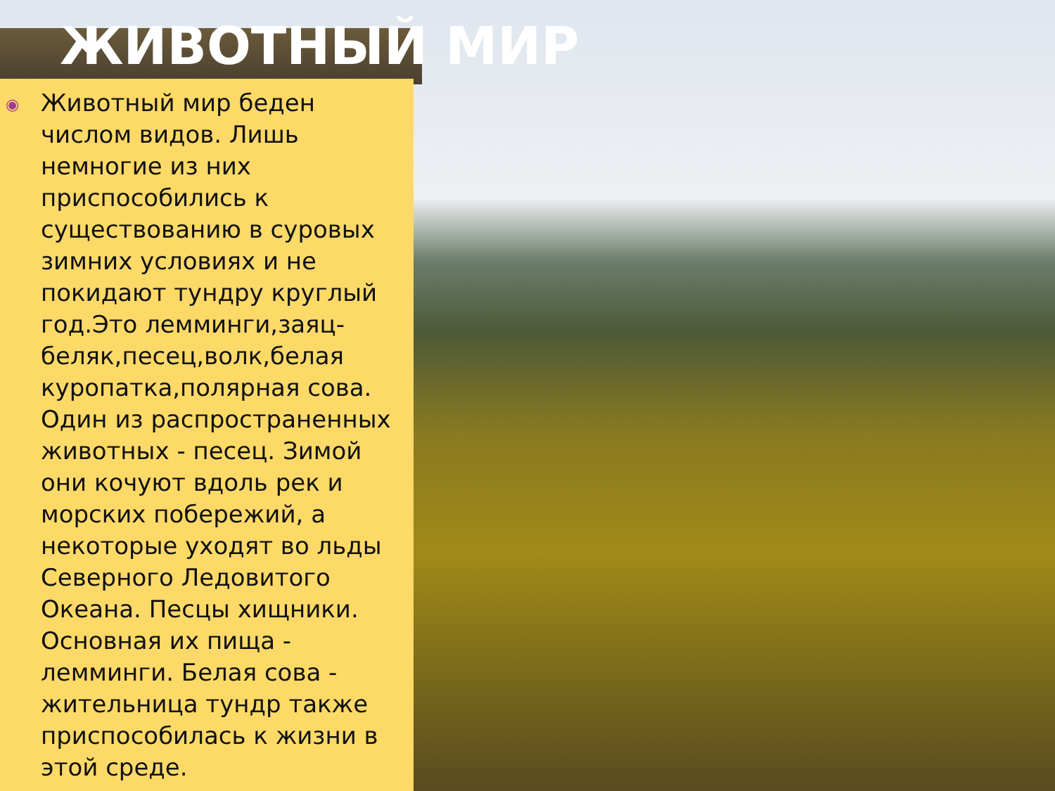ЖИВОТНЫЙ МИР
◉ Животный мир беден числом видов. Лишь немногие из них приспособились к существованию в суровых зимних условиях и не покидают тундру круглый год.Это лемминги,заяц-беляк,песец,волк,белая куропатка,полярная сова. Один из распространенных животных - песец. Зимой они кочуют вдоль рек и морских побережий, а некоторые уходят во льды Северного Ледовитого Океана. Песцы хищники. Основная их пища - лемминги. Белая сова - жительница тундр также приспособилась к жизни в этой среде.